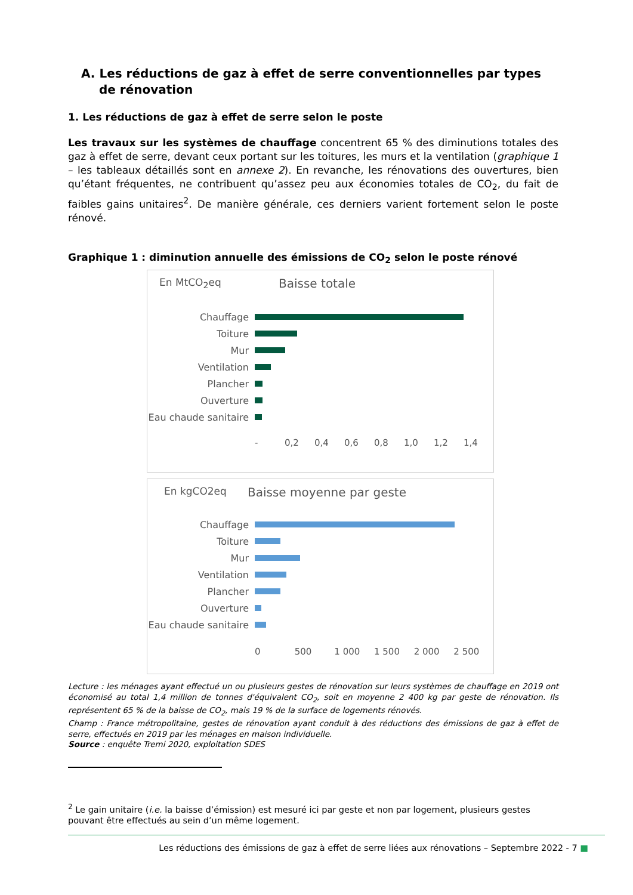A. Les réductions de gaz à effet de serre conventionnelles par types de rénovation
1. Les réductions de gaz à effet de serre selon le poste
Les travaux sur les systèmes de chauffage concentrent 65 % des diminutions totales des gaz à effet de serre, devant ceux portant sur les toitures, les murs et la ventilation (graphique 1 – les tableaux détaillés sont en annexe 2). En revanche, les rénovations des ouvertures, bien qu’étant fréquentes, ne contribuent qu’assez peu aux économies totales de CO<sub>2</sub>, du fait de faibles gains unitaires<sup>2</sup>. De manière générale, ces derniers varient fortement selon le poste rénové.
Graphique 1 : diminution annuelle des émissions de CO<sub>2</sub> selon le poste rénové
En MtCO<sub>2</sub>eq Baisse totale
Chauffage
Toiture
Mur
Ventilation
Plancher
Ouverture
Eau chaude sanitaire
- 0,2 0,4 0,6 0,8 1,0 1,2 1,4
En kgCO2eq Baisse moyenne par geste
Chauffage
Toiture
Mur
Ventilation
Plancher
Ouverture
Eau chaude sanitaire
0 500 1 000 1 500 2 000 2 500
Lecture : les ménages ayant effectué un ou plusieurs gestes de rénovation sur leurs systèmes de chauffage en 2019 ont économisé au total 1,4 million de tonnes d'équivalent CO<sub>2</sub>, soit en moyenne 2 400 kg par geste de rénovation. Ils représentent 65 % de la baisse de CO<sub>2</sub>, mais 19 % de la surface de logements rénovés.
Champ : France métropolitaine, gestes de rénovation ayant conduit à des réductions des émissions de gaz à effet de serre, effectués en 2019 par les ménages en maison individuelle.
Source : enquête Tremi 2020, exploitation SDES
<sup>2</sup> Le gain unitaire (i.e. la baisse d’émission) est mesuré ici par geste et non par logement, plusieurs gestes pouvant être effectués au sein d’un même logement.
Les réductions des émissions de gaz à effet de serre liées aux rénovations – Septembre 2022 - 7 ■